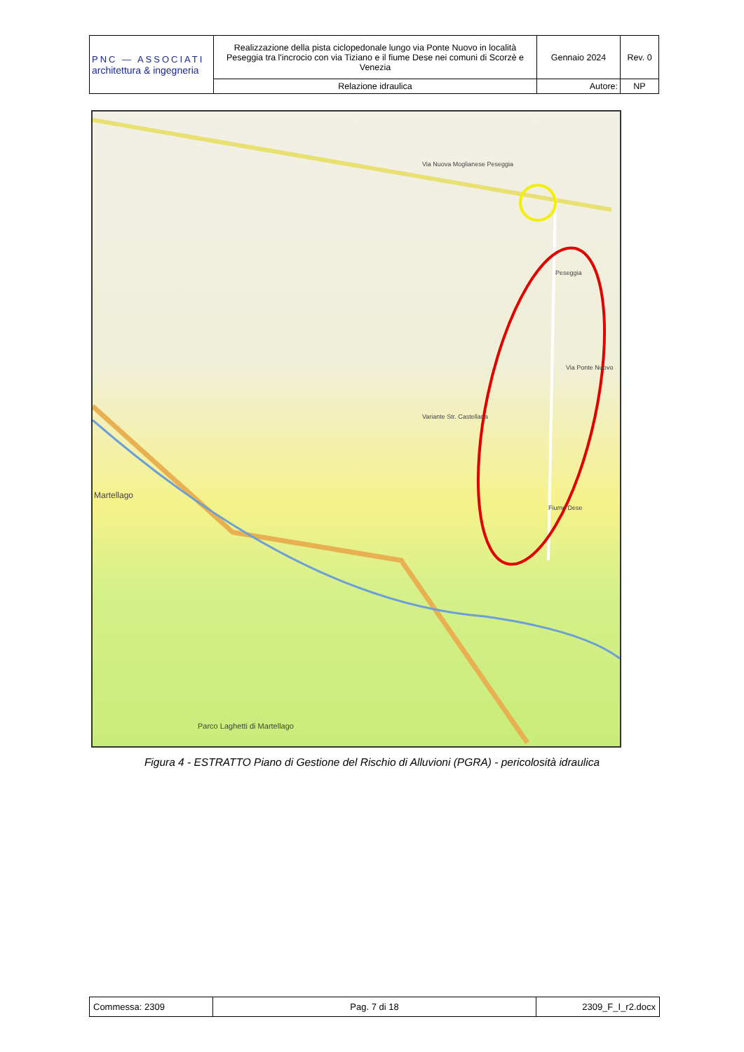| PNC — ASSOCIATI architettura & ingegneria | Realizzazione della pista ciclopedonale lungo via Ponte Nuovo in località Peseggia tra l'incrocio con via Tiziano e il fiume Dese nei comuni di Scorzè e Venezia | Gennaio 2024 | Rev. 0 |
| | Relazione idraulica | Autore: | NP |
Via Nuova Moglianese Peseggia
Peseggia
Via Ponte Nuovo
Variante Str. Castellana
Martellago
Fiume Dese
Parco Laghetti di Martellago
Figura 4 - ESTRATTO Piano di Gestione del Rischio di Alluvioni (PGRA) - pericolosità idraulica
| Commessa: 2309 | Pag. 7 di 18 | 2309_F_I_r2.docx |